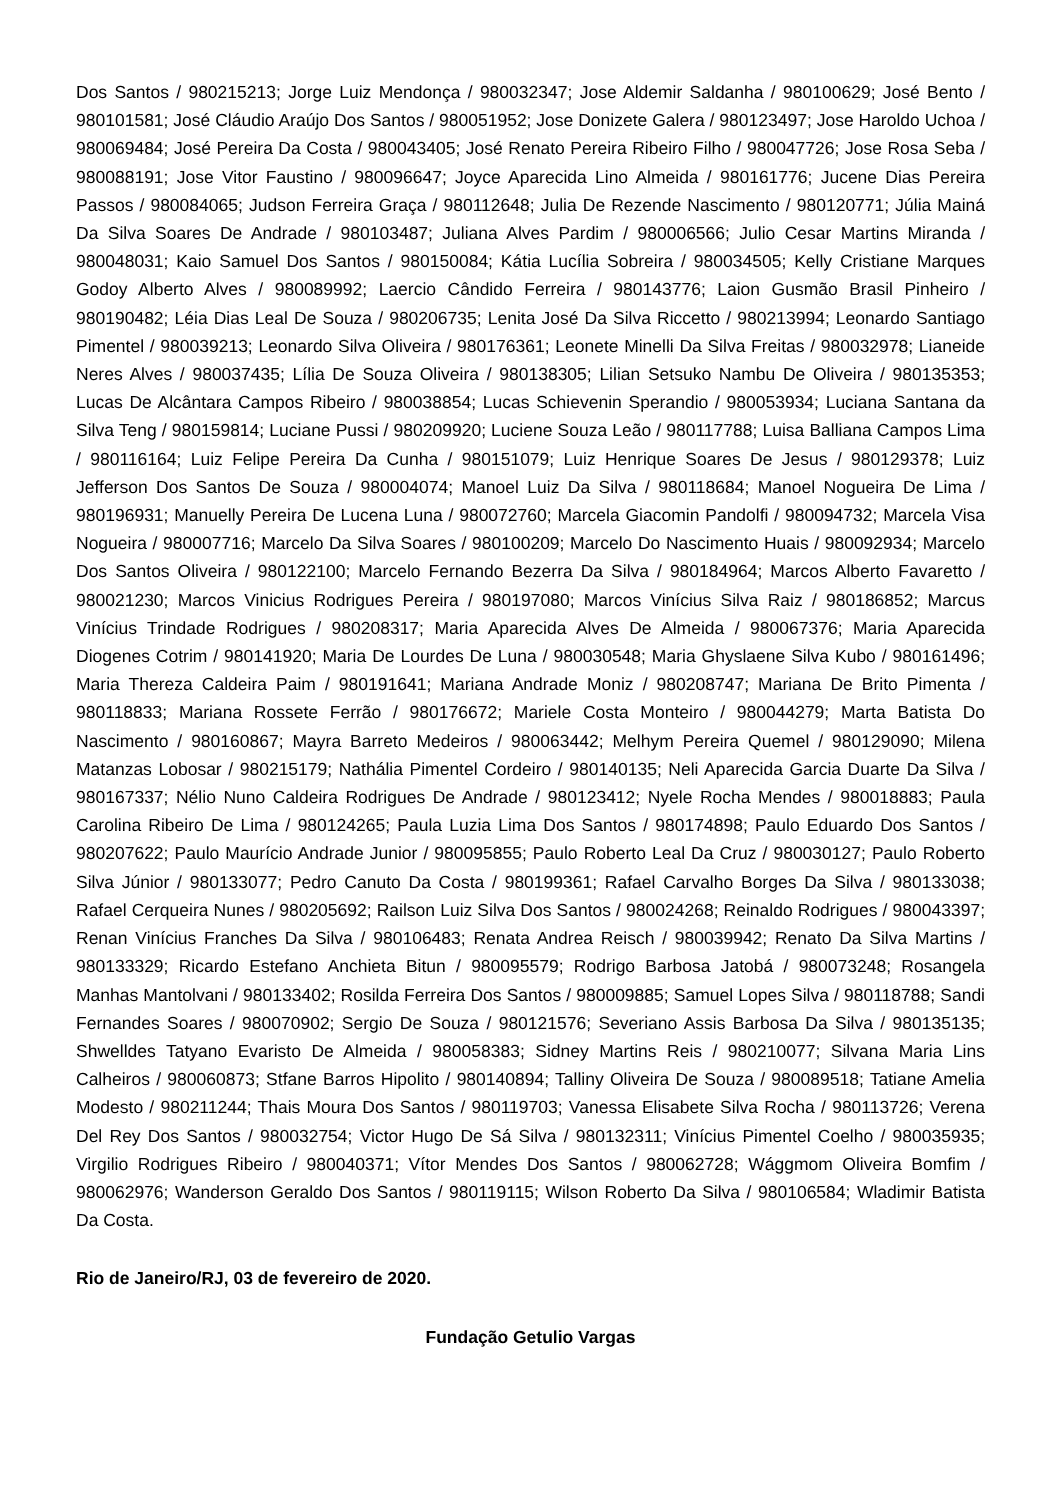Dos Santos / 980215213; Jorge Luiz Mendonça / 980032347; Jose Aldemir Saldanha / 980100629; José Bento / 980101581; José Cláudio Araújo Dos Santos / 980051952; Jose Donizete Galera / 980123497; Jose Haroldo Uchoa / 980069484; José Pereira Da Costa / 980043405; José Renato Pereira Ribeiro Filho / 980047726; Jose Rosa Seba / 980088191; Jose Vitor Faustino / 980096647; Joyce Aparecida Lino Almeida / 980161776; Jucene Dias Pereira Passos / 980084065; Judson Ferreira Graça / 980112648; Julia De Rezende Nascimento / 980120771; Júlia Mainá Da Silva Soares De Andrade / 980103487; Juliana Alves Pardim / 980006566; Julio Cesar Martins Miranda / 980048031; Kaio Samuel Dos Santos / 980150084; Kátia Lucília Sobreira / 980034505; Kelly Cristiane Marques Godoy Alberto Alves / 980089992; Laercio Cândido Ferreira / 980143776; Laion Gusmão Brasil Pinheiro / 980190482; Léia Dias Leal De Souza / 980206735; Lenita José Da Silva Riccetto / 980213994; Leonardo Santiago Pimentel / 980039213; Leonardo Silva Oliveira / 980176361; Leonete Minelli Da Silva Freitas / 980032978; Lianeide Neres Alves / 980037435; Lília De Souza Oliveira / 980138305; Lilian Setsuko Nambu De Oliveira / 980135353; Lucas De Alcântara Campos Ribeiro / 980038854; Lucas Schievenin Sperandio / 980053934; Luciana Santana da Silva Teng / 980159814; Luciane Pussi / 980209920; Luciene Souza Leão / 980117788; Luisa Balliana Campos Lima / 980116164; Luiz Felipe Pereira Da Cunha / 980151079; Luiz Henrique Soares De Jesus / 980129378; Luiz Jefferson Dos Santos De Souza / 980004074; Manoel Luiz Da Silva / 980118684; Manoel Nogueira De Lima / 980196931; Manuelly Pereira De Lucena Luna / 980072760; Marcela Giacomin Pandolfi / 980094732; Marcela Visa Nogueira / 980007716; Marcelo Da Silva Soares / 980100209; Marcelo Do Nascimento Huais / 980092934; Marcelo Dos Santos Oliveira / 980122100; Marcelo Fernando Bezerra Da Silva / 980184964; Marcos Alberto Favaretto / 980021230; Marcos Vinicius Rodrigues Pereira / 980197080; Marcos Vinícius Silva Raiz / 980186852; Marcus Vinícius Trindade Rodrigues / 980208317; Maria Aparecida Alves De Almeida / 980067376; Maria Aparecida Diogenes Cotrim / 980141920; Maria De Lourdes De Luna / 980030548; Maria Ghyslaene Silva Kubo / 980161496; Maria Thereza Caldeira Paim / 980191641; Mariana Andrade Moniz / 980208747; Mariana De Brito Pimenta / 980118833; Mariana Rossete Ferrão / 980176672; Mariele Costa Monteiro / 980044279; Marta Batista Do Nascimento / 980160867; Mayra Barreto Medeiros / 980063442; Melhym Pereira Quemel / 980129090; Milena Matanzas Lobosar / 980215179; Nathália Pimentel Cordeiro / 980140135; Neli Aparecida Garcia Duarte Da Silva / 980167337; Nélio Nuno Caldeira Rodrigues De Andrade / 980123412; Nyele Rocha Mendes / 980018883; Paula Carolina Ribeiro De Lima / 980124265; Paula Luzia Lima Dos Santos / 980174898; Paulo Eduardo Dos Santos / 980207622; Paulo Maurício Andrade Junior / 980095855; Paulo Roberto Leal Da Cruz / 980030127; Paulo Roberto Silva Júnior / 980133077; Pedro Canuto Da Costa / 980199361; Rafael Carvalho Borges Da Silva / 980133038; Rafael Cerqueira Nunes / 980205692; Railson Luiz Silva Dos Santos / 980024268; Reinaldo Rodrigues / 980043397; Renan Vinícius Franches Da Silva / 980106483; Renata Andrea Reisch / 980039942; Renato Da Silva Martins / 980133329; Ricardo Estefano Anchieta Bitun / 980095579; Rodrigo Barbosa Jatobá / 980073248; Rosangela Manhas Mantolvani / 980133402; Rosilda Ferreira Dos Santos / 980009885; Samuel Lopes Silva / 980118788; Sandi Fernandes Soares / 980070902; Sergio De Souza / 980121576; Severiano Assis Barbosa Da Silva / 980135135; Shwelldes Tatyano Evaristo De Almeida / 980058383; Sidney Martins Reis / 980210077; Silvana Maria Lins Calheiros / 980060873; Stfane Barros Hipolito / 980140894; Talliny Oliveira De Souza / 980089518; Tatiane Amelia Modesto / 980211244; Thais Moura Dos Santos / 980119703; Vanessa Elisabete Silva Rocha / 980113726; Verena Del Rey Dos Santos / 980032754; Victor Hugo De Sá Silva / 980132311; Vinícius Pimentel Coelho / 980035935; Virgilio Rodrigues Ribeiro / 980040371; Vítor Mendes Dos Santos / 980062728; Wággmom Oliveira Bomfim / 980062976; Wanderson Geraldo Dos Santos / 980119115; Wilson Roberto Da Silva / 980106584; Wladimir Batista Da Costa.
Rio de Janeiro/RJ, 03 de fevereiro de 2020.
Fundação Getulio Vargas